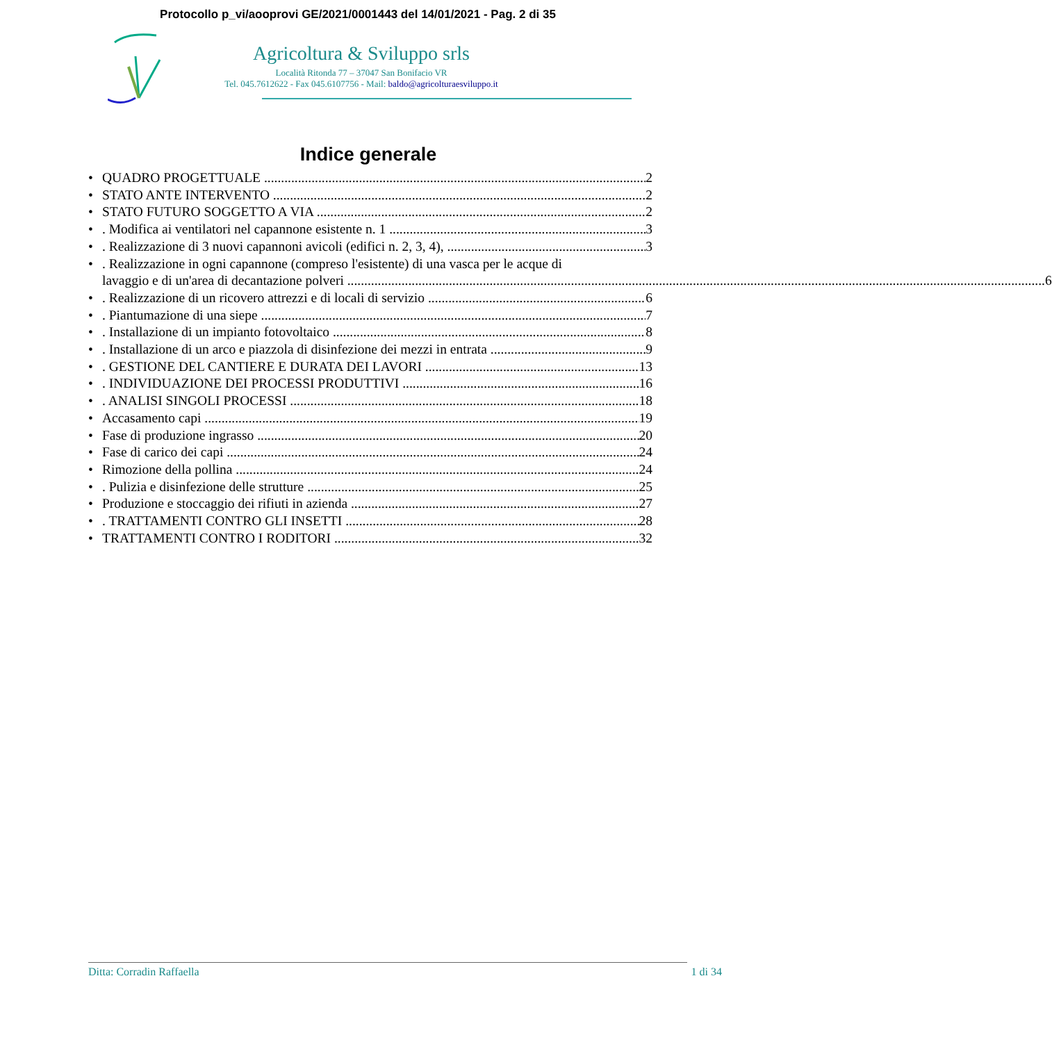Protocollo p_vi/aooprovi GE/2021/0001443 del 14/01/2021 - Pag. 2 di 35
Agricoltura & Sviluppo srls
Località Ritonda 77 – 37047 San Bonifacio VR
Tel. 045.7612622 - Fax 045.6107756 - Mail: baldo@agricolturaesviluppo.it
Indice generale
QUADRO PROGETTUALE 2
STATO ANTE INTERVENTO 2
STATO FUTURO SOGGETTO A VIA 2
. Modifica ai ventilatori nel capannone esistente n. 1 3
. Realizzazione di 3 nuovi capannoni avicoli (edifici n. 2, 3, 4), 3
. Realizzazione in ogni capannone (compreso l'esistente) di una vasca per le acque di
lavaggio e di un'area di decantazione polveri 6
. Realizzazione di un ricovero attrezzi e di locali di servizio 6
. Piantumazione di una siepe 7
. Installazione di un impianto fotovoltaico 8
. Installazione di un arco e piazzola di disinfezione dei mezzi in entrata 9
. GESTIONE DEL CANTIERE E DURATA DEI LAVORI 13
. INDIVIDUAZIONE DEI PROCESSI PRODUTTIVI 16
. ANALISI SINGOLI PROCESSI 18
Accasamento capi 19
Fase di produzione ingrasso 20
Fase di carico dei capi 24
Rimozione della pollina 24
. Pulizia e disinfezione delle strutture 25
Produzione e stoccaggio dei rifiuti in azienda 27
. TRATTAMENTI CONTRO GLI INSETTI 28
TRATTAMENTI CONTRO I RODITORI 32
Ditta: Corradin Raffaella 1 di 34